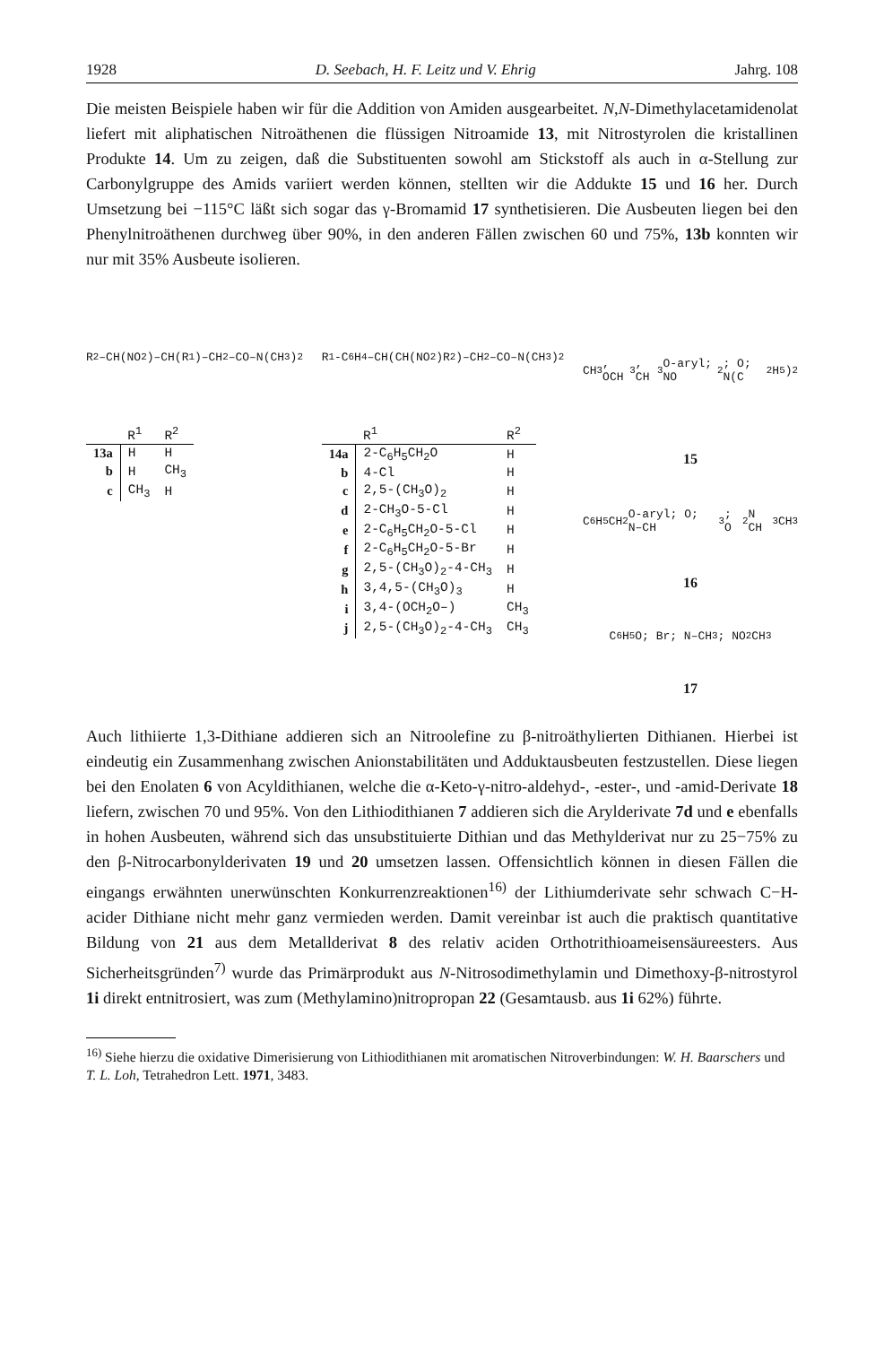1928 D. Seebach, H. F. Leitz und V. Ehrig Jahrg. 108
Die meisten Beispiele haben wir für die Addition von Amiden ausgearbeitet. N,N-Dimethylacetamidenolat liefert mit aliphatischen Nitroäthenen die flüssigen Nitroamide 13, mit Nitrostyrolen die kristallinen Produkte 14. Um zu zeigen, daß die Substituenten sowohl am Stickstoff als auch in α-Stellung zur Carbonylgruppe des Amids variiert werden können, stellten wir die Addukte 15 und 16 her. Durch Umsetzung bei −115°C läßt sich sogar das γ-Bromamid 17 synthetisieren. Die Ausbeuten liegen bei den Phenylnitroäthenen durchweg über 90%, in den anderen Fällen zwischen 60 und 75%, 13b konnten wir nur mit 35% Ausbeute isolieren.
R<sup>2</sup>–CH(NO<sub>2</sub>)–CH(R<sup>1</sup>)–CH<sub>2</sub>–CO–N(CH<sub>3</sub>)<sub>2</sub>
| | R<sup>1</sup> | R<sup>2</sup> |
| --- | --- | --- |
| 13a | H | H |
| b | H | CH<sub>3</sub> |
| c | CH<sub>3</sub> | H |
R<sup>1</sup>-C<sub>6</sub>H<sub>4</sub>–CH(CH(NO<sub>2</sub>)R<sup>2</sup>)–CH<sub>2</sub>–CO–N(CH<sub>3</sub>)<sub>2</sub>
| | R<sup>1</sup> | R<sup>2</sup> |
| --- | --- | --- |
| 14a | 2-C<sub>6</sub>H<sub>5</sub>CH<sub>2</sub>O | H |
| b | 4-Cl | H |
| c | 2,5-(CH<sub>3</sub>O)<sub>2</sub> | H |
| d | 2-CH<sub>3</sub>O-5-Cl | H |
| e | 2-C<sub>6</sub>H<sub>5</sub>CH<sub>2</sub>O-5-Cl | H |
| f | 2-C<sub>6</sub>H<sub>5</sub>CH<sub>2</sub>O-5-Br | H |
| g | 2,5-(CH<sub>3</sub>O)<sub>2</sub>-4-CH<sub>3</sub> | H |
| h | 3,4,5-(CH<sub>3</sub>O)<sub>3</sub> | H |
| i | 3,4-(OCH<sub>2</sub>O–) | CH<sub>3</sub> |
| j | 2,5-(CH<sub>3</sub>O)<sub>2</sub>-4-CH<sub>3</sub> | CH<sub>3</sub> |
CH<sub>3</sub>, OCH<sub>3</sub>, CH<sub>3</sub>O-aryl; NO<sub>2</sub>; O; N(C<sub>2</sub>H<sub>5</sub>)<sub>2</sub>
15
C<sub>6</sub>H<sub>5</sub>CH<sub>2</sub>O-aryl; O; N–CH<sub>3</sub>; O<sub>2</sub>N CH<sub>3</sub> CH<sub>3</sub>
16
C<sub>6</sub>H<sub>5</sub> O; Br; N–CH<sub>3</sub>; NO<sub>2</sub> CH<sub>3</sub>
17
Auch lithiierte 1,3-Dithiane addieren sich an Nitroolefine zu β-nitroäthylierten Dithianen. Hierbei ist eindeutig ein Zusammenhang zwischen Anionstabilitäten und Adduktausbeuten festzustellen. Diese liegen bei den Enolaten 6 von Acyldithianen, welche die α-Keto-γ-nitro-aldehyd-, -ester-, und -amid-Derivate 18 liefern, zwischen 70 und 95%. Von den Lithiodithianen 7 addieren sich die Arylderivate 7d und e ebenfalls in hohen Ausbeuten, während sich das unsubstituierte Dithian und das Methylderivat nur zu 25−75% zu den β-Nitrocarbonylderivaten 19 und 20 umsetzen lassen. Offensichtlich können in diesen Fällen die eingangs erwähnten unerwünschten Konkurrenzreaktionen<sup>16)</sup> der Lithiumderivate sehr schwach C−H-acider Dithiane nicht mehr ganz vermieden werden. Damit vereinbar ist auch die praktisch quantitative Bildung von 21 aus dem Metallderivat 8 des relativ aciden Orthotrithioameisensäureesters. Aus Sicherheitsgründen<sup>7)</sup> wurde das Primärprodukt aus N-Nitrosodimethylamin und Dimethoxy-β-nitrostyrol 1i direkt entnitrosiert, was zum (Methylamino)nitropropan 22 (Gesamtausb. aus 1i 62%) führte.
<sup>16)</sup> Siehe hierzu die oxidative Dimerisierung von Lithiodithianen mit aromatischen Nitroverbindungen: W. H. Baarschers und T. L. Loh, Tetrahedron Lett. 1971, 3483.